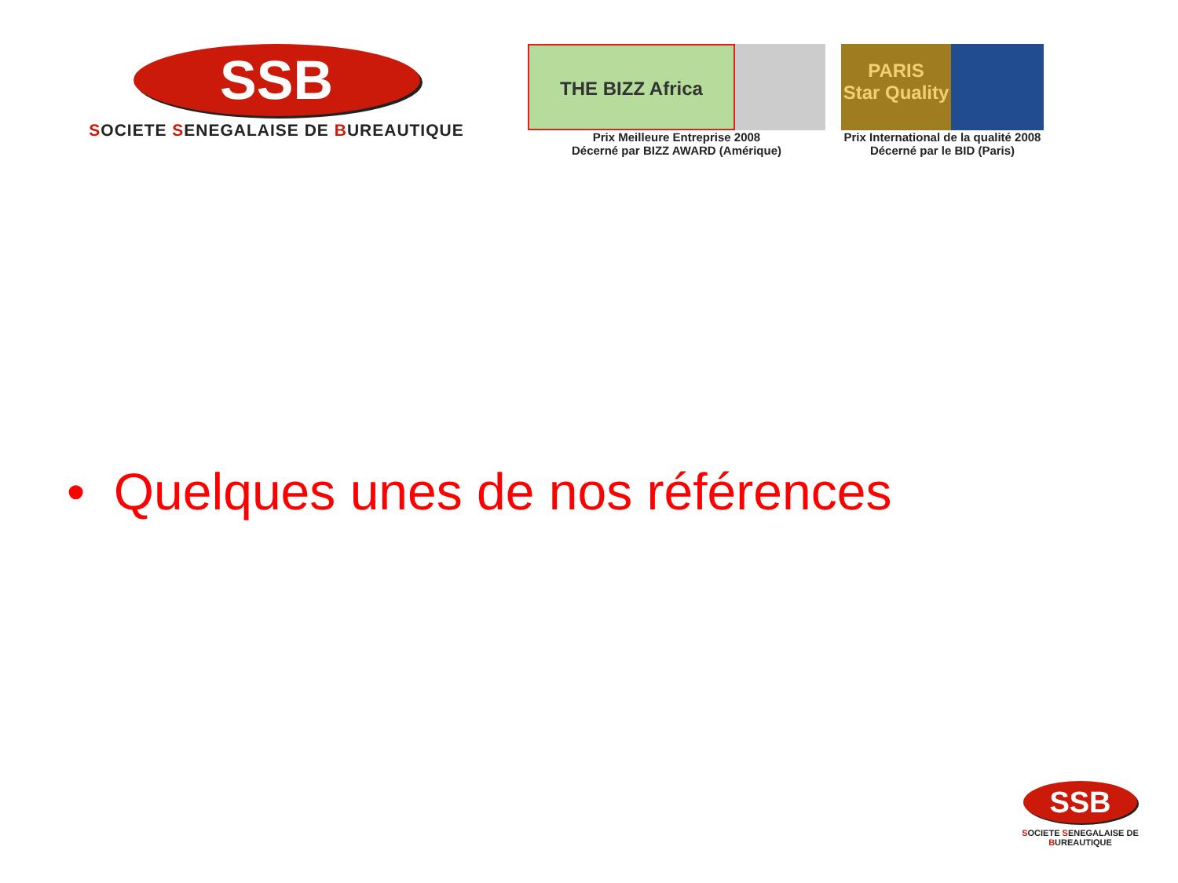SSB
SOCIETE SENEGALAISE DE BUREAUTIQUE
THE BIZZ Africa
Prix Meilleure Entreprise 2008
Décerné par BIZZ AWARD (Amérique)
PARIS
Star Quality
Prix International de la qualité 2008
Décerné par le BID (Paris)
• Quelques unes de nos références
SSB
SOCIETE SENEGALAISE DE BUREAUTIQUE